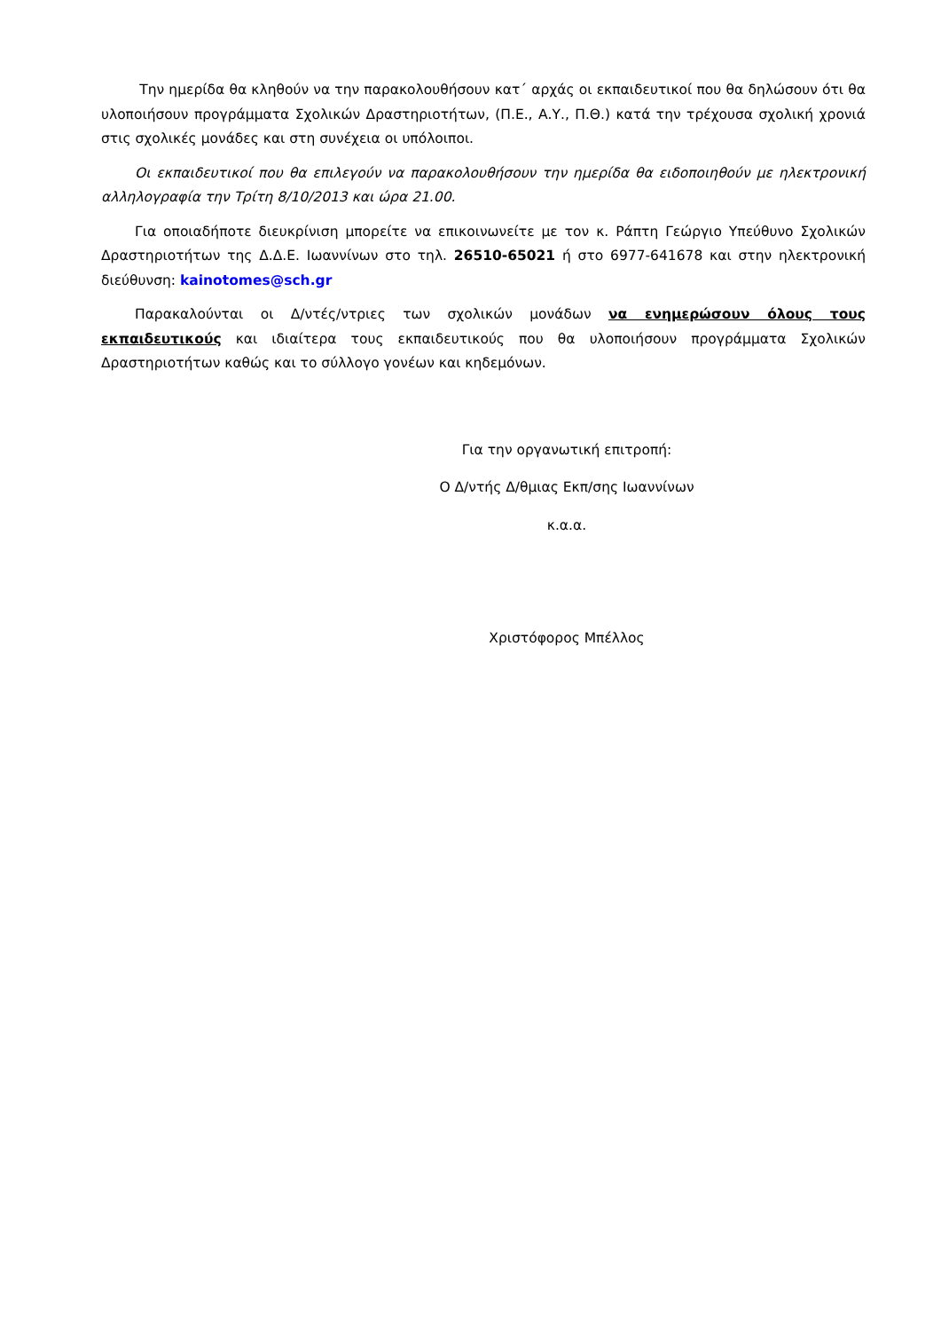Την ημερίδα θα κληθούν να την παρακολουθήσουν κατ΄ αρχάς οι εκπαιδευτικοί που θα δηλώσουν ότι θα υλοποιήσουν προγράμματα Σχολικών Δραστηριοτήτων, (Π.Ε., Α.Υ., Π.Θ.) κατά την τρέχουσα σχολική χρονιά στις σχολικές μονάδες και στη συνέχεια οι υπόλοιποι.
Οι εκπαιδευτικοί που θα επιλεγούν να παρακολουθήσουν την ημερίδα θα ειδοποιηθούν με ηλεκτρονική αλληλογραφία την Τρίτη 8/10/2013 και ώρα 21.00.
Για οποιαδήποτε διευκρίνιση μπορείτε να επικοινωνείτε με τον κ. Ράπτη Γεώργιο Υπεύθυνο Σχολικών Δραστηριοτήτων της Δ.Δ.Ε. Ιωαννίνων στο τηλ. 26510-65021 ή στο 6977-641678 και στην ηλεκτρονική διεύθυνση: kainotomes@sch.gr
Παρακαλούνται οι Δ/ντές/ντριες των σχολικών μονάδων να ενημερώσουν όλους τους εκπαιδευτικούς και ιδιαίτερα τους εκπαιδευτικούς που θα υλοποιήσουν προγράμματα Σχολικών Δραστηριοτήτων καθώς και το σύλλογο γονέων και κηδεμόνων.
Για την οργανωτική επιτροπή:
Ο Δ/ντής Δ/θμιας Εκπ/σης Ιωαννίνων
κ.α.α.
Χριστόφορος Μπέλλος